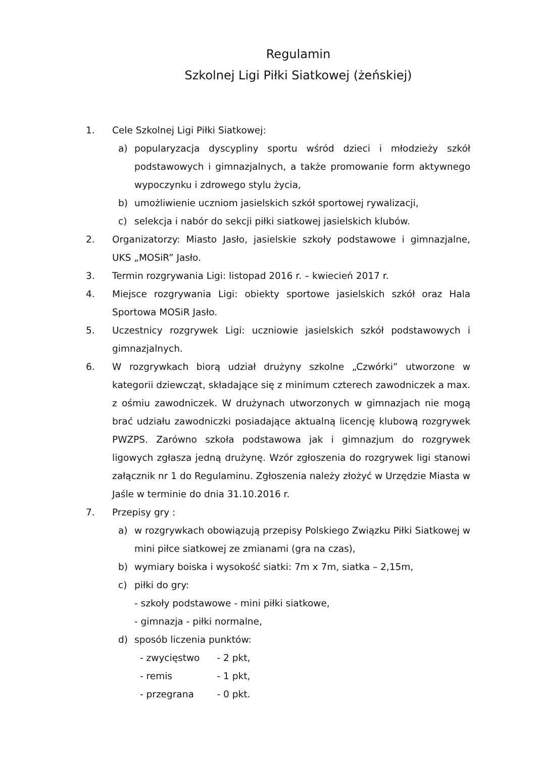Regulamin
Szkolnej Ligi Piłki Siatkowej (żeńskiej)
1. Cele Szkolnej Ligi Piłki Siatkowej:
a) popularyzacja dyscypliny sportu wśród dzieci i młodzieży szkół podstawowych i gimnazjalnych, a także promowanie form aktywnego wypoczynku i zdrowego stylu życia,
b) umożliwienie uczniom jasielskich szkół sportowej rywalizacji,
c) selekcja i nabór do sekcji piłki siatkowej jasielskich klubów.
2. Organizatorzy: Miasto Jasło, jasielskie szkoły podstawowe i gimnazjalne, UKS „MOSiR” Jasło.
3. Termin rozgrywania Ligi: listopad 2016 r. – kwiecień 2017 r.
4. Miejsce rozgrywania Ligi: obiekty sportowe jasielskich szkół oraz Hala Sportowa MOSiR Jasło.
5. Uczestnicy rozgrywek Ligi: uczniowie jasielskich szkół podstawowych i gimnazjalnych.
6. W rozgrywkach biorą udział drużyny szkolne „Czwórki” utworzone w kategorii dziewcząt, składające się z minimum czterech zawodniczek a max. z ośmiu zawodniczek. W drużynach utworzonych w gimnazjach nie mogą brać udziału zawodniczki posiadające aktualną licencję klubową rozgrywek PWZPS. Zarówno szkoła podstawowa jak i gimnazjum do rozgrywek ligowych zgłasza jedną drużynę. Wzór zgłoszenia do rozgrywek ligi stanowi załącznik nr 1 do Regulaminu. Zgłoszenia należy złożyć w Urzędzie Miasta w Jaśle w terminie do dnia 31.10.2016 r.
7. Przepisy gry :
a) w rozgrywkach obowiązują przepisy Polskiego Związku Piłki Siatkowej w mini piłce siatkowej ze zmianami (gra na czas),
b) wymiary boiska i wysokość siatki: 7m x 7m, siatka – 2,15m,
c) piłki do gry:
- szkoły podstawowe - mini piłki siatkowe,
- gimnazja - piłki normalne,
d) sposób liczenia punktów:
- zwycięstwo - 2 pkt,
- remis - 1 pkt,
- przegrana - 0 pkt.